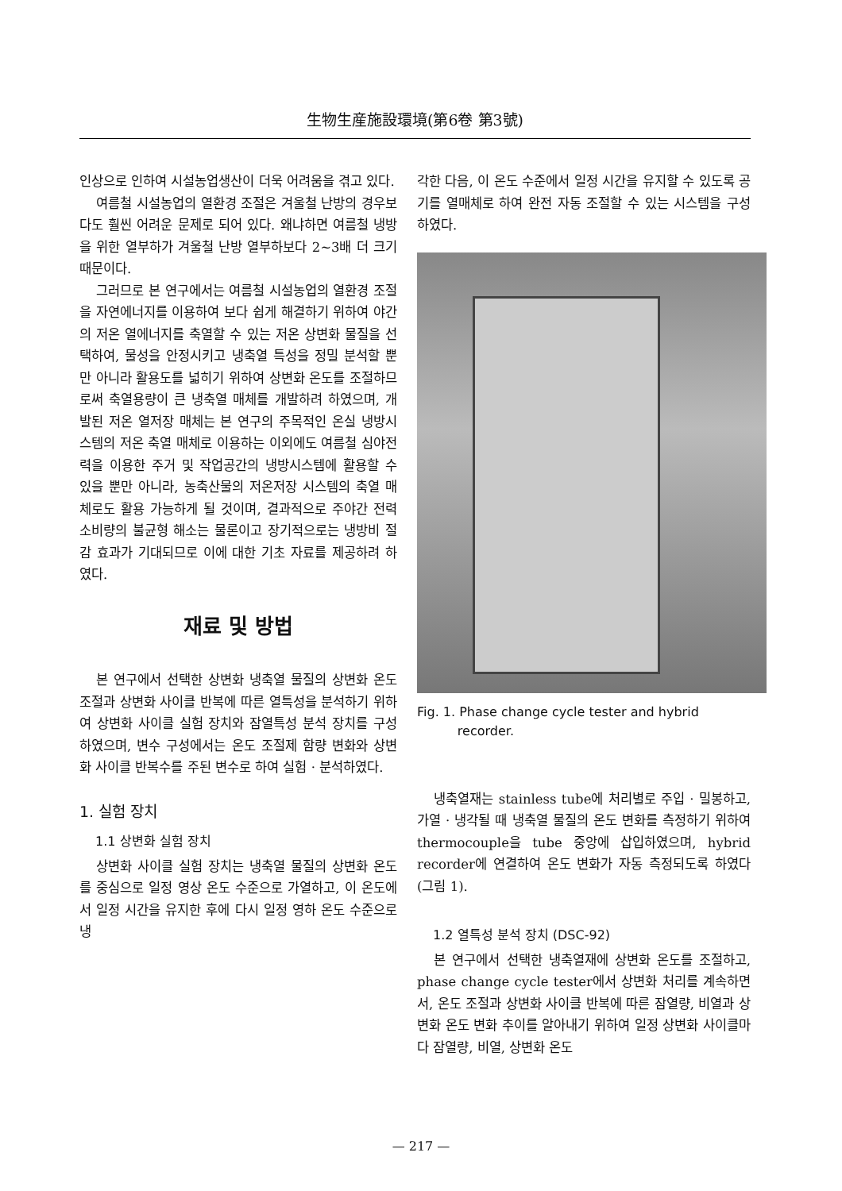生物生産施設環境(第6卷 第3號)
인상으로 인하여 시설농업생산이 더욱 어려움을 겪고 있다.
여름철 시설농업의 열환경 조절은 겨울철 난방의 경우보다도 훨씬 어려운 문제로 되어 있다. 왜냐하면 여름철 냉방을 위한 열부하가 겨울철 난방 열부하보다 2~3배 더 크기 때문이다.
그러므로 본 연구에서는 여름철 시설농업의 열환경 조절을 자연에너지를 이용하여 보다 쉽게 해결하기 위하여 야간의 저온 열에너지를 축열할 수 있는 저온 상변화 물질을 선택하여, 물성을 안정시키고 냉축열 특성을 정밀 분석할 뿐만 아니라 활용도를 넓히기 위하여 상변화 온도를 조절하므로써 축열용량이 큰 냉축열 매체를 개발하려 하였으며, 개발된 저온 열저장 매체는 본 연구의 주목적인 온실 냉방시스템의 저온 축열 매체로 이용하는 이외에도 여름철 심야전력을 이용한 주거 및 작업공간의 냉방시스템에 활용할 수 있을 뿐만 아니라, 농축산물의 저온저장 시스템의 축열 매체로도 활용 가능하게 될 것이며, 결과적으로 주야간 전력소비량의 불균형 해소는 물론이고 장기적으로는 냉방비 절감 효과가 기대되므로 이에 대한 기초 자료를 제공하려 하였다.
재료 및 방법
본 연구에서 선택한 상변화 냉축열 물질의 상변화 온도 조절과 상변화 사이클 반복에 따른 열특성을 분석하기 위하여 상변화 사이클 실험 장치와 잠열특성 분석 장치를 구성하였으며, 변수 구성에서는 온도 조절제 함량 변화와 상변화 사이클 반복수를 주된 변수로 하여 실험 · 분석하였다.
1. 실험 장치
1.1 상변화 실험 장치
상변화 사이클 실험 장치는 냉축열 물질의 상변화 온도를 중심으로 일정 영상 온도 수준으로 가열하고, 이 온도에서 일정 시간을 유지한 후에 다시 일정 영하 온도 수준으로 냉
각한 다음, 이 온도 수준에서 일정 시간을 유지할 수 있도록 공기를 열매체로 하여 완전 자동 조절할 수 있는 시스템을 구성하였다.
Fig. 1. Phase change cycle tester and hybrid
recorder.
냉축열재는 stainless tube에 처리별로 주입 · 밀봉하고, 가열 · 냉각될 때 냉축열 물질의 온도 변화를 측정하기 위하여 thermocouple을 tube 중앙에 삽입하였으며, hybrid recorder에 연결하여 온도 변화가 자동 측정되도록 하였다(그림 1).
1.2 열특성 분석 장치 (DSC-92)
본 연구에서 선택한 냉축열재에 상변화 온도를 조절하고, phase change cycle tester에서 상변화 처리를 계속하면서, 온도 조절과 상변화 사이클 반복에 따른 잠열량, 비열과 상변화 온도 변화 추이를 알아내기 위하여 일정 상변화 사이클마다 잠열량, 비열, 상변화 온도
— 217 —